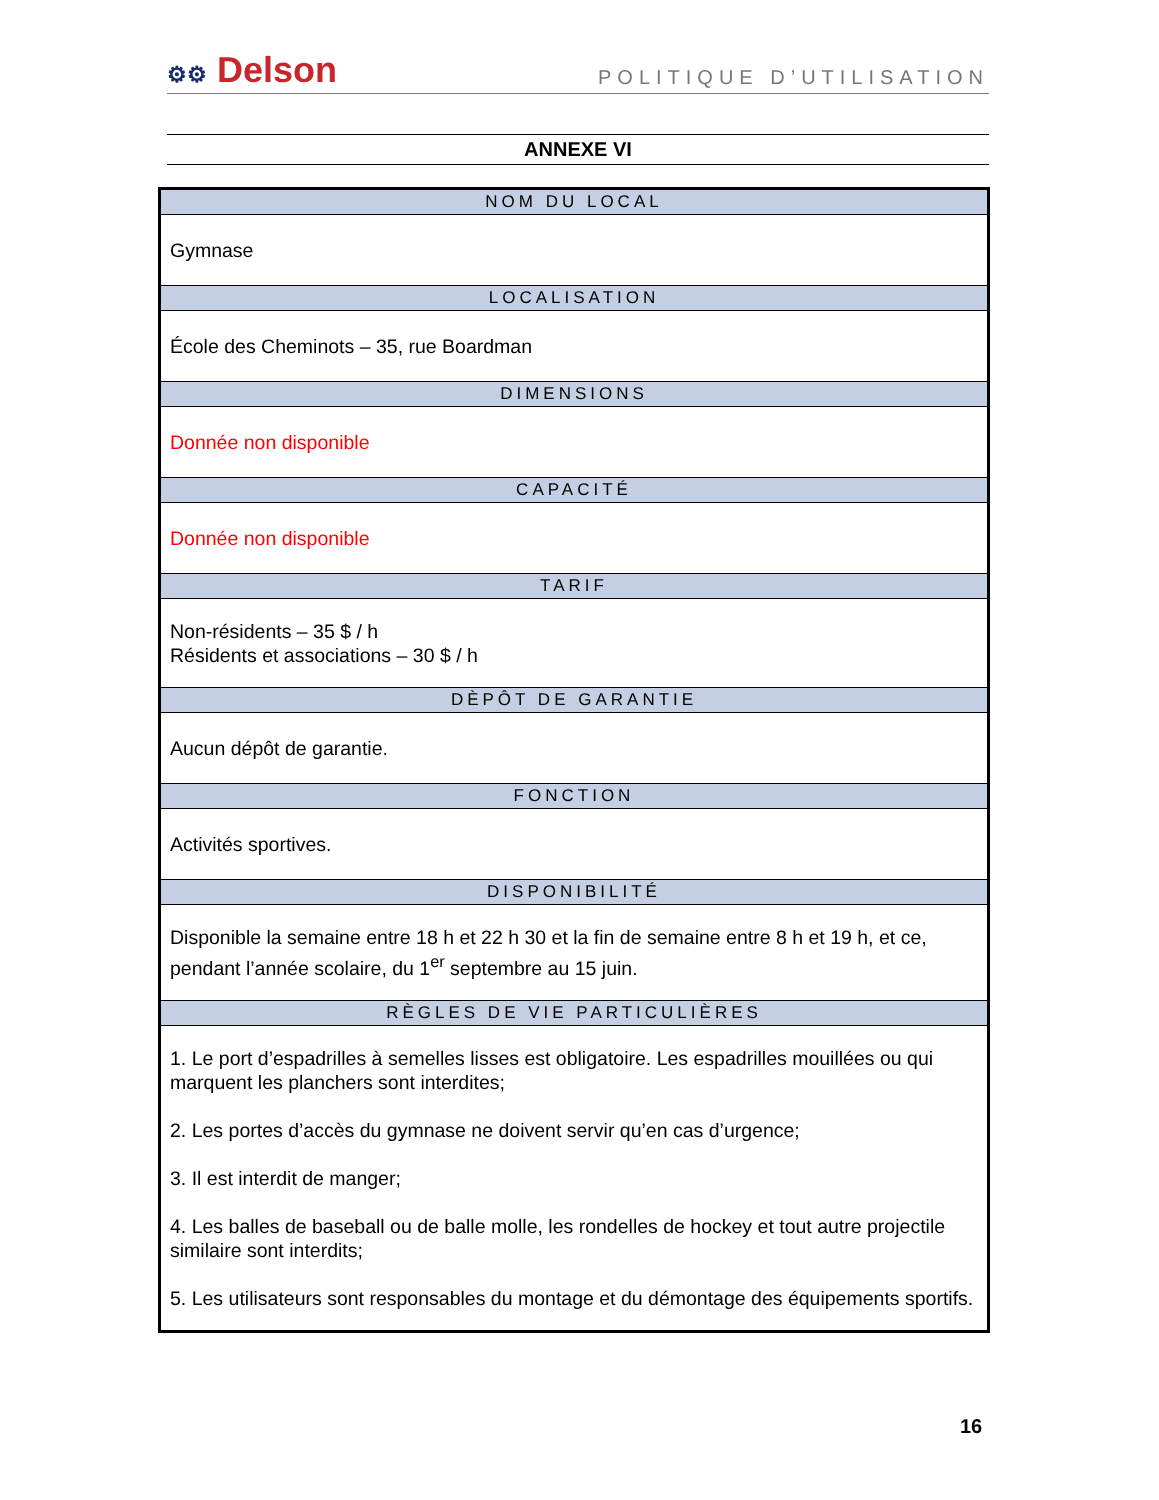⚙⚙ Delson
POLITIQUE D’UTILISATION
ANNEXE VI
| NOM DU LOCAL |
| --- |
| Gymnase |
| LOCALISATION |
| École des Cheminots – 35, rue Boardman |
| DIMENSIONS |
| Donnée non disponible |
| CAPACITÉ |
| Donnée non disponible |
| TARIF |
| Non-résidents – 35 $ / h Résidents et associations – 30 $ / h |
| DÈPÔT DE GARANTIE |
| Aucun dépôt de garantie. |
| FONCTION |
| Activités sportives. |
| DISPONIBILITÉ |
| Disponible la semaine entre 18 h et 22 h 30 et la fin de semaine entre 8 h et 19 h, et ce, pendant l’année scolaire, du 1<sup>er</sup> septembre au 15 juin. |
| RÈGLES DE VIE PARTICULIÈRES |
| 1. Le port d’espadrilles à semelles lisses est obligatoire. Les espadrilles mouillées ou qui marquent les planchers sont interdites; 2. Les portes d’accès du gymnase ne doivent servir qu’en cas d’urgence; 3. Il est interdit de manger; 4. Les balles de baseball ou de balle molle, les rondelles de hockey et tout autre projectile similaire sont interdits; 5. Les utilisateurs sont responsables du montage et du démontage des équipements sportifs. |
16